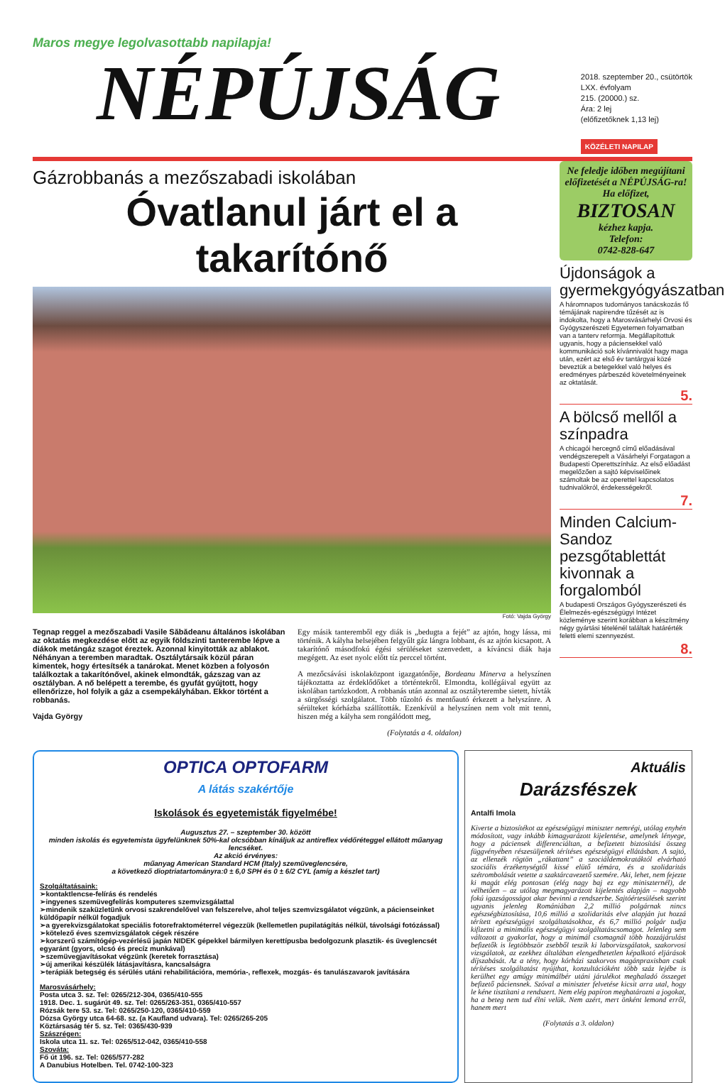Maros megye legolvasottabb napilapja!
NÉPÚJSÁG
2018. szeptember 20., csütörtök
LXX. évfolyam
215. (20000.) sz.
Ára: 2 lej
(előfizetőknek 1,13 lej)
KÖZÉLETI NAPILAP
Gázrobbanás a mezőszabadi iskolában
Óvatlanul járt el a takarítónő
Fotó: Vajda György
Tegnap reggel a mezőszabadi Vasile Săbădeanu általános iskolában az oktatás megkezdése előtt az egyik földszinti tanterembe lépve a diákok metángáz szagot éreztek. Azonnal kinyitották az ablakot. Néhányan a teremben maradtak. Osztálytársaik közül páran kimentek, hogy értesítsék a tanárokat. Menet közben a folyosón találkoztak a takarítónővel, akinek elmondták, gázszag van az osztályban. A nő belépett a terembe, és gyufát gyújtott, hogy ellenőrizze, hol folyik a gáz a csempekályhában. Ekkor történt a robbanás.
Vajda György
Egy másik tanteremből egy diák is „bedugta a fejét” az ajtón, hogy lássa, mi történik. A kályha belsejében felgyűlt gáz lángra lobbant, és az ajtón kicsapott. A takarítónő másodfokú égési sérüléseket szenvedett, a kíváncsi diák haja megégett. Az eset nyolc előtt tíz perccel történt.
A mezőcsávási iskolaközpont igazgatónője, Bordeanu Minerva a helyszínen tájékoztatta az érdeklődőket a történtekről. Elmondta, kollégáival együtt az iskolában tartózkodott. A robbanás után azonnal az osztályterembe sietett, hívták a sürgősségi szolgálatot. Több tűzoltó és mentőautó érkezett a helyszínre. A sérülteket kórházba szállították. Ezenkívül a helyszínen nem volt mit tenni, hiszen még a kályha sem rongálódott meg,
(Folytatás a 4. oldalon)
Ne feledje időben megújítani előfizetését a NÉPÚJSÁG-ra!
Ha előfizet,
BIZTOSAN
kézhez kapja.
Telefon:
0742-828-647
Újdonságok a gyermekgyógyászatban
A háromnapos tudományos tanácskozás fő témájának napirendre tűzését az is indokolta, hogy a Marosvásárhelyi Orvosi és Gyógyszerészeti Egyetemen folyamatban van a tanterv reformja. Megállapítottuk ugyanis, hogy a páciensekkel való kommunikáció sok kívánnivalót hagy maga után, ezért az első év tantárgyai közé beveztük a betegekkel való helyes és eredményes párbeszéd követelményeinek az oktatását.
5.
A bölcső mellől a színpadra
A chicagói hercegnő című előadásával vendégszerepelt a Vásárhelyi Forgatagon a Budapesti Operettszínház. Az első előadást megelőzően a sajtó képviselőinek számoltak be az operettel kapcsolatos tudnivalókról, érdekességekről.
7.
Minden Calcium-Sandoz pezsgőtablettát kivonnak a forgalomból
A budapesti Országos Gyógyszerészeti és Élelmezés-egészségügyi Intézet közleménye szerint korábban a készítmény négy gyártási tételénél találtak határérték feletti elemi szennyezést.
8.
OPTICA OPTOFARM
A látás szakértője
Iskolások és egyetemisták figyelmébe!
Augusztus 27. – szeptember 30. között
minden iskolás és egyetemista ügyfelünknek 50%-kal olcsóbban kínáljuk az antireflex védőréteggel ellátott műanyag lencséket.
Az akció érvényes:
műanyag American Standard HCM (Italy) szemüveglencsére,
a következő dioptriatartományra:0 ± 6,0 SPH és 0 ± 6/2 CYL (amíg a készlet tart)
Szolgáltatásaink:
➢kontaktlencse-felírás és rendelés
➢ingyenes szemüvegfelírás komputeres szemvizsgálattal
➢mindenik szaküzletünk orvosi szakrendelővel van felszerelve, ahol teljes szemvizsgálatot végzünk, a pácienseinket küldőpapír nélkül fogadjuk
➢a gyerekvizsgálatokat speciális fotorefraktométerrel végezzük (kellemetlen pupilatágítás nélkül, távolsági fotózással)
➢kötelező éves szemvizsgálatok cégek részére
➢korszerű számítógép-vezérlésű japán NIDEK gépekkel bármilyen kerettípusba bedolgozunk plasztik- és üveglencsét egyaránt (gyors, olcsó és precíz munkával)
➢szemüvegjavításokat végzünk (keretek forrasztása)
➢új amerikai készülék látásjavításra, kancsalságra
➢terápiák betegség és sérülés utáni rehabilitációra, memória-, reflexek, mozgás- és tanulászavarok javítására
Marosvásárhely:
Posta utca 3. sz. Tel: 0265/212-304, 0365/410-555
1918. Dec. 1. sugárút 49. sz. Tel: 0265/263-351, 0365/410-557
Rózsák tere 53. sz. Tel: 0265/250-120, 0365/410-559
Dózsa György utca 64-68. sz. (a Kaufland udvara). Tel: 0265/265-205
Köztársaság tér 5. sz. Tel: 0365/430-939
Szászrégen:
Iskola utca 11. sz. Tel: 0265/512-042, 0365/410-558
Szováta:
Fő út 196. sz. Tel: 0265/577-282
A Danubius Hotelben. Tel. 0742-100-323
Aktuális
Darázsfészek
Antalfi Imola
Kiverte a biztosítékot az egészségügyi miniszter nemrégi, utólag enyhén módosított, vagy inkább kimagyarázott kijelentése, amelynek lényege, hogy a páciensek differenciáltan, a befizetett biztosítási összeg függvényében részesüljenek térítéses egészségügyi ellátásban. A sajtó, az ellenzék rögtön „rákattant” a szociáldemokratáktól elvárható szociális érzékenységtől kissé elütő témára, és a szolidaritás szétrombolását vetette a szaktárcavezető szemére. Aki, lehet, nem fejezte ki magát elég pontosan (elég nagy baj ez egy miniszternél), de vélhetően – az utólag megmagyarázott kijelentés alapján – nagyobb fokú igazságosságot akar bevinni a rendszerbe. Sajtóértesülések szerint ugyanis jelenleg Romániában 2,2 millió polgárnak nincs egészségbiztosítása, 10,6 millió a szolidaritás elve alapján jut hozzá térített egészségügyi szolgáltatásokhoz, és 6,7 millió polgár tudja kifizetni a minimális egészségügyi szolgáltatáscsomagot. Jelenleg sem változott a gyakorlat, hogy a minimál csomagnál több hozzájárulást befizetők is legtöbbször zsebből teszik ki laborvizsgálatok, szakorvosi vizsgálatok, az ezekhez általában elengedhetetlen képalkotó eljárások díjszabását. Az a tény, hogy kórházi szakorvos magánpraxisban csak térítéses szolgáltatást nyújthat, konzultációként több száz lejébe is kerülhet egy amúgy minimálbér utáni járulékot meghaladó összeget befizető páciensnek. Szóval a miniszter felvetése kicsit arra utal, hogy le kéne tisztítani a rendszert. Nem elég papíron meghatározni a jogokat, ha a beteg nem tud élni velük. Nem azért, mert önként lemond erről, hanem mert
(Folytatás a 3. oldalon)